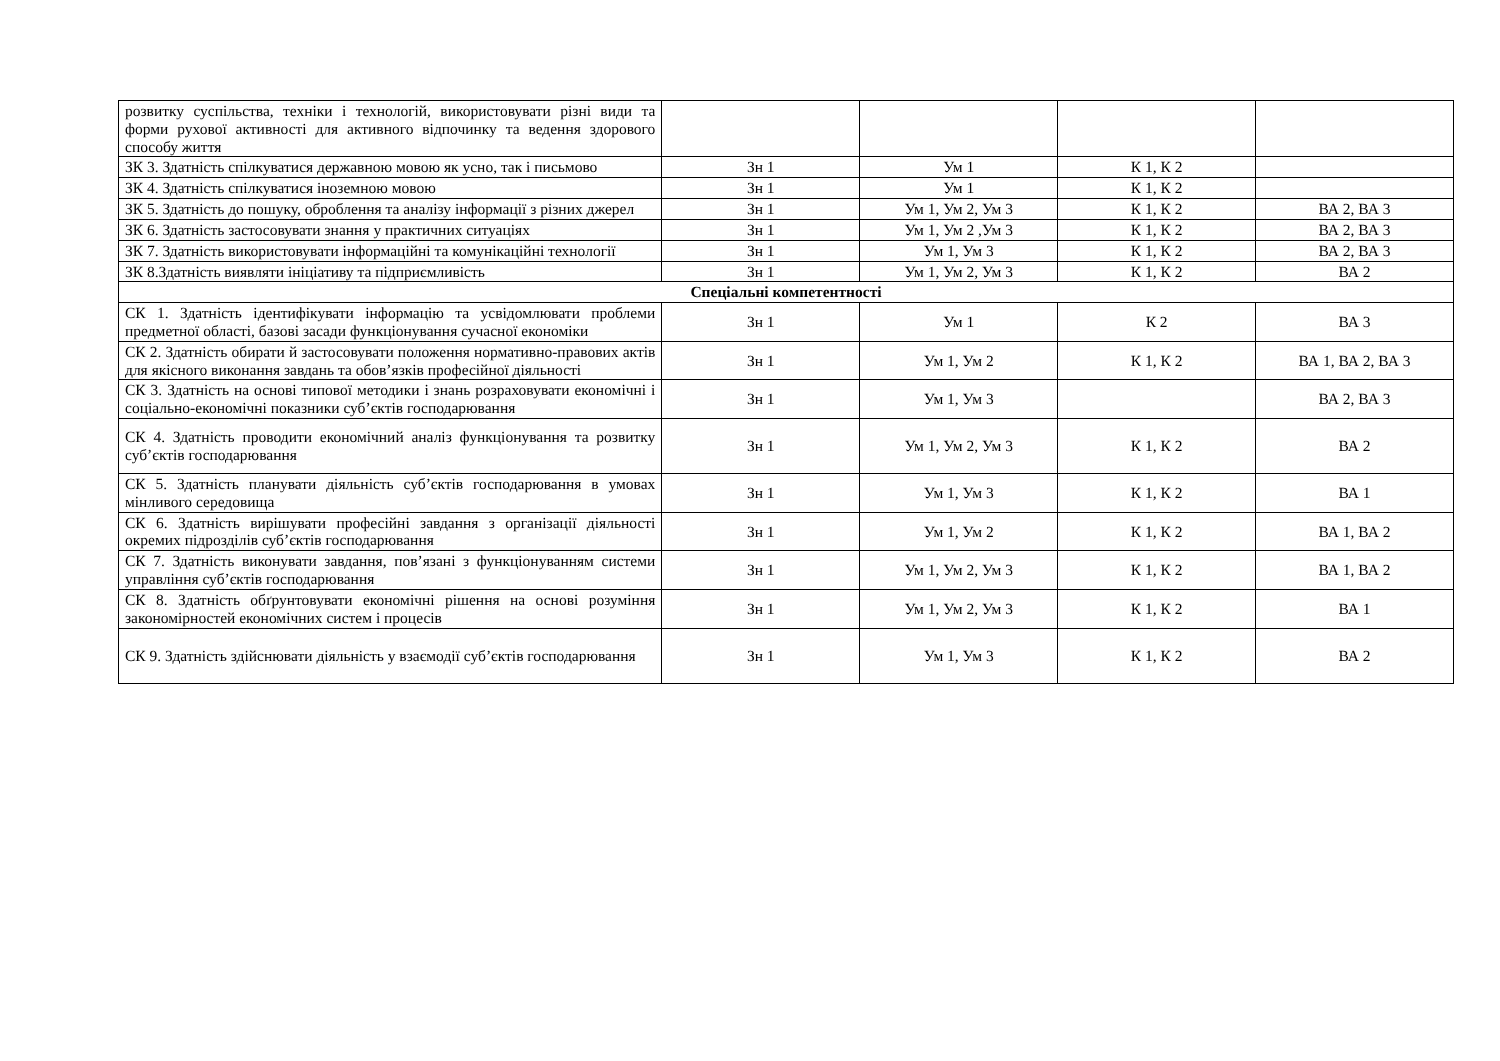| розвитку суспільства, техніки і технологій, використовувати різні види та форми рухової активності для активного відпочинку та ведення здорового способу життя | | | | |
| ЗК 3. Здатність спілкуватися державною мовою як усно, так і письмово | Зн 1 | Ум 1 | К 1, К 2 | |
| ЗК 4. Здатність спілкуватися іноземною мовою | Зн 1 | Ум 1 | К 1, К 2 | |
| ЗК 5. Здатність до пошуку, оброблення та аналізу інформації з різних джерел | Зн 1 | Ум 1, Ум 2, Ум 3 | К 1, К 2 | ВА 2, ВА 3 |
| ЗК 6. Здатність застосовувати знання у практичних ситуаціях | Зн 1 | Ум 1, Ум 2 ,Ум 3 | К 1, К 2 | ВА 2, ВА 3 |
| ЗК 7. Здатність використовувати інформаційні та комунікаційні технології | Зн 1 | Ум 1, Ум 3 | К 1, К 2 | ВА 2, ВА 3 |
| ЗК 8.Здатність виявляти ініціативу та підприємливість | Зн 1 | Ум 1, Ум 2, Ум 3 | К 1, К 2 | ВА 2 |
| Спеціальні компетентності | | | | |
| СК 1. Здатність ідентифікувати інформацію та усвідомлювати проблеми предметної області, базові засади функціонування сучасної економіки | Зн 1 | Ум 1 | К 2 | ВА 3 |
| СК 2. Здатність обирати й застосовувати положення нормативно-правових актів для якісного виконання завдань та обов’язків професійної діяльності | Зн 1 | Ум 1, Ум 2 | К 1, К 2 | ВА 1, ВА 2, ВА 3 |
| СК 3. Здатність на основі типової методики і знань розраховувати економічні і соціально-економічні показники суб’єктів господарювання | Зн 1 | Ум 1, Ум 3 | | ВА 2, ВА 3 |
| СК 4. Здатність проводити економічний аналіз функціонування та розвитку суб’єктів господарювання | Зн 1 | Ум 1, Ум 2, Ум 3 | К 1, К 2 | ВА 2 |
| СК 5. Здатність планувати діяльність суб’єктів господарювання в умовах мінливого середовища | Зн 1 | Ум 1, Ум 3 | К 1, К 2 | ВА 1 |
| СК 6. Здатність вирішувати професійні завдання з організації діяльності окремих підрозділів суб’єктів господарювання | Зн 1 | Ум 1, Ум 2 | К 1, К 2 | ВА 1, ВА 2 |
| СК 7. Здатність виконувати завдання, пов’язані з функціонуванням системи управління суб’єктів господарювання | Зн 1 | Ум 1, Ум 2, Ум 3 | К 1, К 2 | ВА 1, ВА 2 |
| СК 8. Здатність обґрунтовувати економічні рішення на основі розуміння закономірностей економічних систем і процесів | Зн 1 | Ум 1, Ум 2, Ум 3 | К 1, К 2 | ВА 1 |
| СК 9. Здатність здійснювати діяльність у взаємодії суб’єктів господарювання | Зн 1 | Ум 1, Ум 3 | К 1, К 2 | ВА 2 |